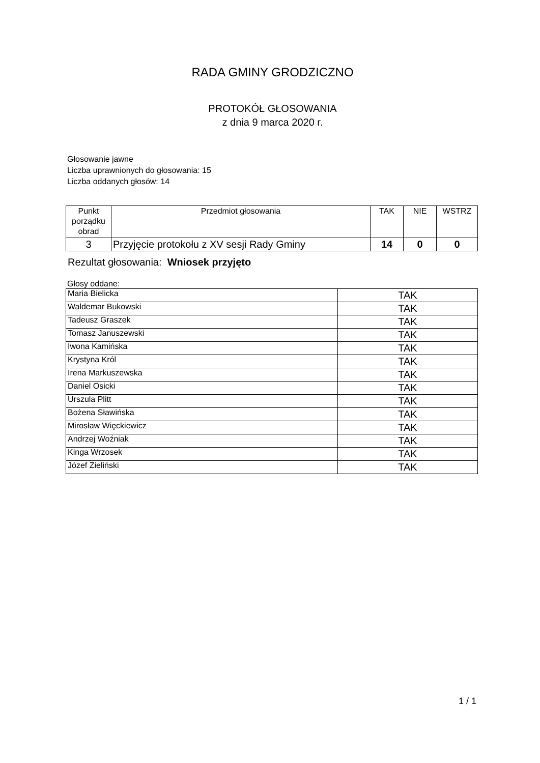RADA GMINY GRODZICZNO
PROTOKÓŁ GŁOSOWANIA
z dnia 9 marca 2020 r.
Głosowanie jawne
Liczba uprawnionych do głosowania: 15
Liczba oddanych głosów: 14
| Punkt porządku obrad | Przedmiot głosowania | TAK | NIE | WSTRZ |
| --- | --- | --- | --- | --- |
| 3 | Przyjęcie protokołu z XV sesji Rady Gminy | 14 | 0 | 0 |
Rezultat głosowania: Wniosek przyjęto
Głosy oddane:
| Maria Bielicka | TAK |
| Waldemar Bukowski | TAK |
| Tadeusz Graszek | TAK |
| Tomasz Januszewski | TAK |
| Iwona Kamińska | TAK |
| Krystyna Król | TAK |
| Irena Markuszewska | TAK |
| Daniel Osicki | TAK |
| Urszula Plitt | TAK |
| Bożena Sławińska | TAK |
| Mirosław Więckiewicz | TAK |
| Andrzej Woźniak | TAK |
| Kinga Wrzosek | TAK |
| Józef Zieliński | TAK |
1 / 1